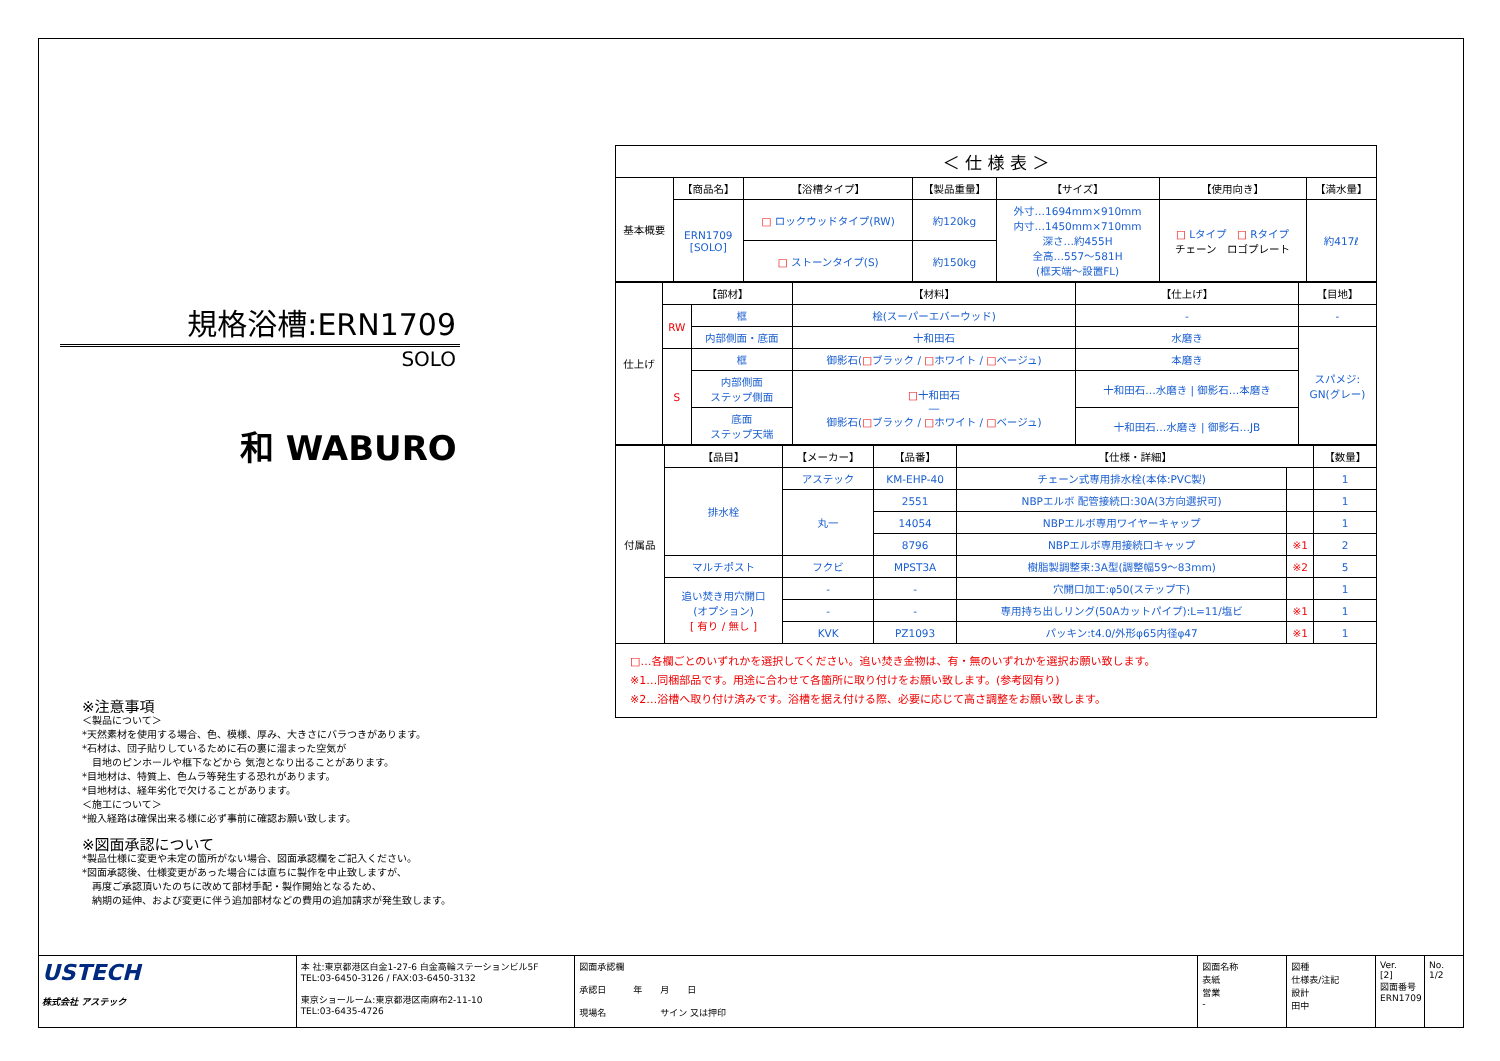規格浴槽:ERN1709
SOLO
和 WABURO
※注意事項
＜製品について＞
*天然素材を使用する場合、色、模様、厚み、大きさにバラつきがあります。
*石材は、団子貼りしているために石の裏に溜まった空気が
　目地のピンホールや框下などから 気泡となり出ることがあります。
*目地材は、特質上、色ムラ等発生する恐れがあります。
*目地材は、経年劣化で欠けることがあります。
＜施工について＞
*搬入経路は確保出来る様に必ず事前に確認お願い致します。
※図面承認について
*製品仕様に変更や未定の箇所がない場合、図面承認欄をご記入ください。
*図面承認後、仕様変更があった場合には直ちに製作を中止致しますが、
　再度ご承認頂いたのちに改めて部材手配・製作開始となるため、
　納期の延伸、および変更に伴う追加部材などの費用の追加請求が発生致します。
| ＜ 仕 様 表 ＞ | | | | | | |
| --- | --- | --- | --- | --- | --- | --- |
| 基本概要 | 【商品名】 | 【浴槽タイプ】 | 【製品重量】 | 【サイズ】 | 【使用向き】 | 【満水量】 |
| | ERN1709 [SOLO] | □ ロックウッドタイプ(RW) | 約120kg | 外寸…1694mm×910mm 内寸…1450mm×710mm 深さ…約455H 全高…557～581H (框天端～設置FL) | □ Lタイプ □ Rタイプ チェーン ロゴプレート | 約417ℓ |
| | | □ ストーンタイプ(S) | 約150kg | | | |
| 仕上げ | 【部材】 | | 【材料】 | 【仕上げ】 | 【目地】 |
| --- | --- | --- | --- | --- | --- |
| | RW | 框 | 桧(スーパーエバーウッド) | - | - |
| | | 内部側面・底面 | 十和田石 | 水磨き | スパメジ: GN(グレー) |
| | S | 框 | 御影石( □ ブラック / □ ホワイト / □ ベージュ) | 本磨き | |
| | | 内部側面 ステップ側面 | □ 十和田石 ― 御影石( □ ブラック / □ ホワイト / □ ベージュ) | 十和田石…水磨き / 御影石…本磨き | |
| | | 底面 ステップ天端 | | 十和田石…水磨き / 御影石…JB | |
| 付属品 | 【品目】 | 【メーカー】 | 【品番】 | 【仕様・詳細】 | | 【数量】 |
| --- | --- | --- | --- | --- | --- | --- |
| | 排水栓 | アステック | KM-EHP-40 | チェーン式専用排水栓(本体:PVC製) | | 1 |
| | | 丸一 | 2551 | NBPエルボ 配管接続口:30A(3方向選択可) | | 1 |
| | | | 14054 | NBPエルボ専用ワイヤーキャップ | | 1 |
| | | | 8796 | NBPエルボ専用接続口キャップ | ※1 | 2 |
| | マルチポスト | フクビ | MPST3A | 樹脂製調整束:3A型(調整幅59～83mm) | ※2 | 5 |
| | 追い焚き用穴開口 (オプション) [ 有り / 無し ] | - | - | 穴開口加工:φ50(ステップ下) | | 1 |
| | | - | - | 専用持ち出しリング(50Aカットパイプ):L=11/塩ビ | ※1 | 1 |
| | | KVK | PZ1093 | パッキン:t4.0/外形φ65内径φ47 | ※1 | 1 |
□…各欄ごとのいずれかを選択してください。追い焚き金物は、有・無のいずれかを選択お願い致します。
※1…同梱部品です。用途に合わせて各箇所に取り付けをお願い致します。(参考図有り)
※2…浴槽へ取り付け済みです。浴槽を据え付ける際、必要に応じて高さ調整をお願い致します。
USTECH
株式会社 アステック
本 社:東京都港区白金1-27-6 白金高輪ステーションビル5F
TEL:03-6450-3126 / FAX:03-6450-3132
東京ショールーム:東京都港区南麻布2-11-10
TEL:03-6435-4726
図面承認欄
承認日　　　年　　月　　日
現場名　　　　　　サイン 又は押印
図面名称
表紙
営業
-
図種
仕様表/注記
設計
田中
Ver.
[2]
図面番号
ERN1709
No.
1/2